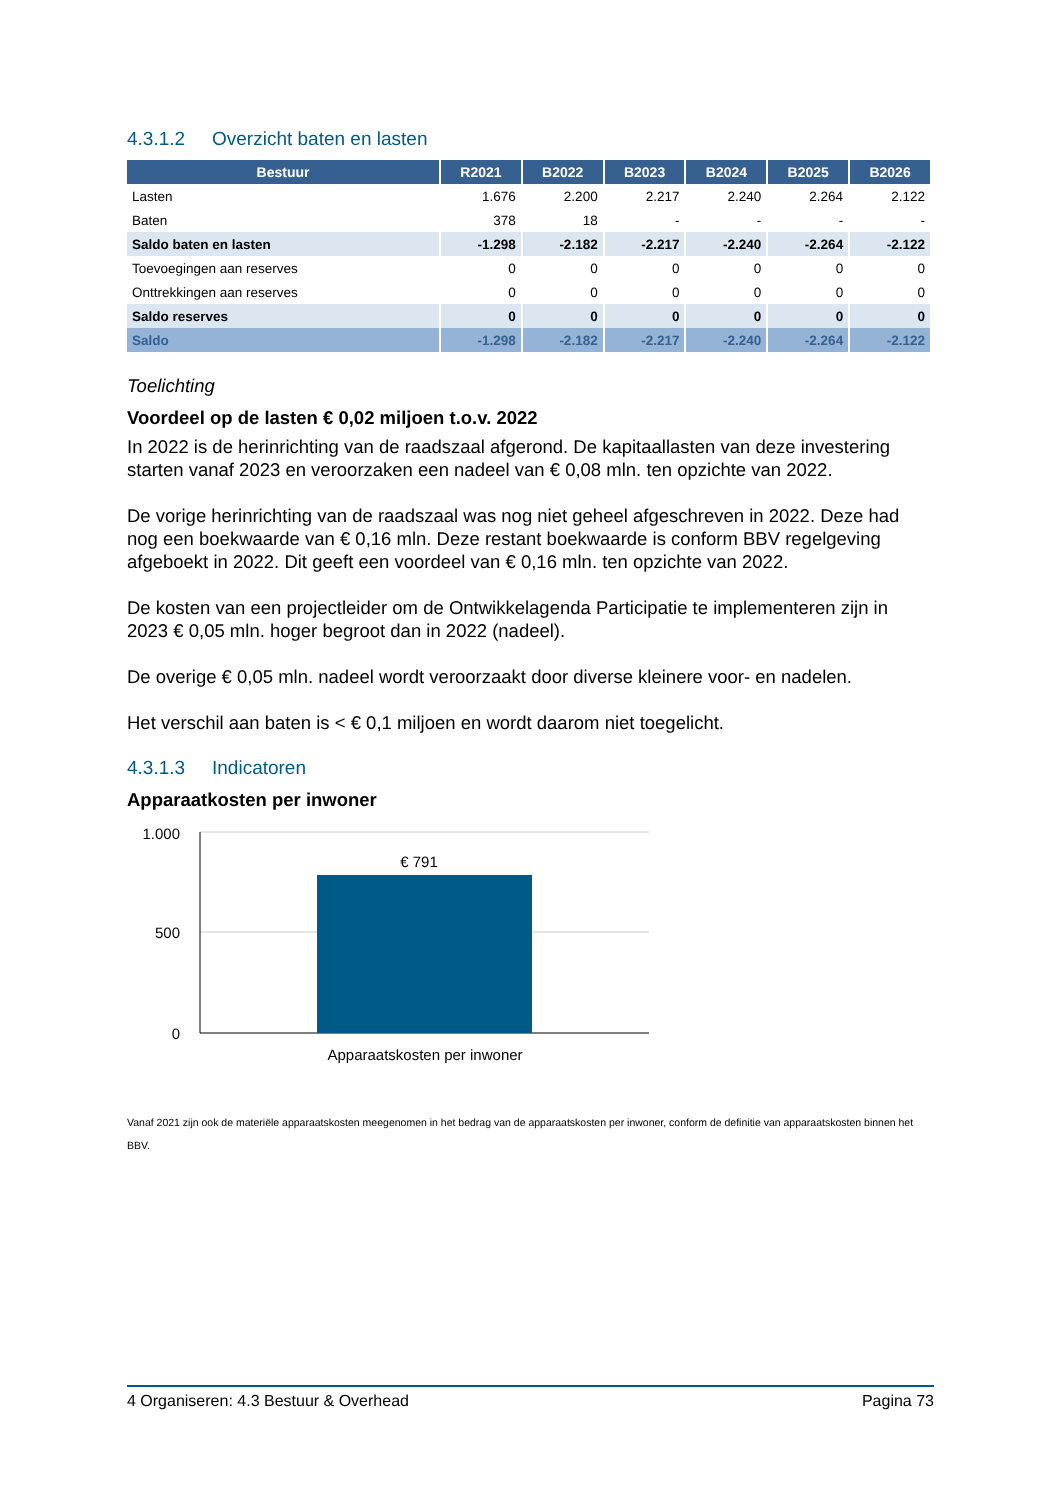4.3.1.2 Overzicht baten en lasten
| Bestuur | R2021 | B2022 | B2023 | B2024 | B2025 | B2026 |
| --- | --- | --- | --- | --- | --- | --- |
| Lasten | 1.676 | 2.200 | 2.217 | 2.240 | 2.264 | 2.122 |
| Baten | 378 | 18 | - | - | - | - |
| Saldo baten en lasten | -1.298 | -2.182 | -2.217 | -2.240 | -2.264 | -2.122 |
| Toevoegingen aan reserves | 0 | 0 | 0 | 0 | 0 | 0 |
| Onttrekkingen aan reserves | 0 | 0 | 0 | 0 | 0 | 0 |
| Saldo reserves | 0 | 0 | 0 | 0 | 0 | 0 |
| Saldo | -1.298 | -2.182 | -2.217 | -2.240 | -2.264 | -2.122 |
Toelichting
Voordeel op de lasten € 0,02 miljoen t.o.v. 2022
In 2022 is de herinrichting van de raadszaal afgerond. De kapitaallasten van deze investering starten vanaf 2023 en veroorzaken een nadeel van € 0,08 mln. ten opzichte van 2022.
De vorige herinrichting van de raadszaal was nog niet geheel afgeschreven in 2022. Deze had nog een boekwaarde van € 0,16 mln. Deze restant boekwaarde is conform BBV regelgeving afgeboekt in 2022. Dit geeft een voordeel van € 0,16 mln. ten opzichte van 2022.
De kosten van een projectleider om de Ontwikkelagenda Participatie te implementeren zijn in 2023 € 0,05 mln. hoger begroot dan in 2022 (nadeel).
De overige € 0,05 mln. nadeel wordt veroorzaakt door diverse kleinere voor- en nadelen.
Het verschil aan baten is < € 0,1 miljoen en wordt daarom niet toegelicht.
4.3.1.3 Indicatoren
Apparaatkosten per inwoner
1.000
500
0
€ 791
Apparaatskosten per inwoner
Vanaf 2021 zijn ook de materiële apparaatskosten meegenomen in het bedrag van de apparaatskosten per inwoner, conform de definitie van apparaatskosten binnen het BBV.
4 Organiseren: 4.3 Bestuur & Overhead Pagina 73